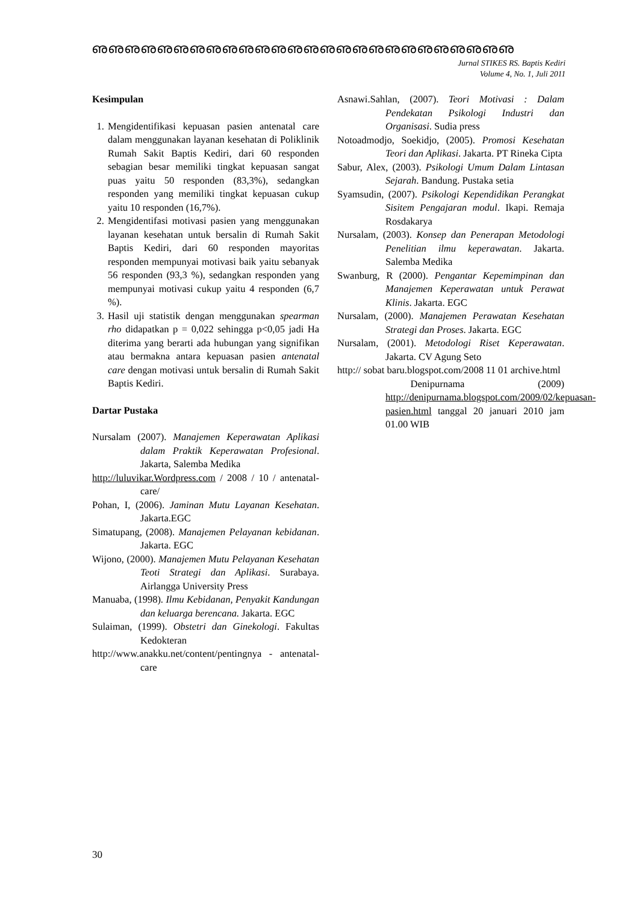ഌഌഌഌഌഌഌഌഌഌഌഌഌഌഌഌഌഌഌഌഌഌഌഌഌഌ
Jurnal STIKES RS. Baptis Kediri
Volume 4, No. 1, Juli 2011
Kesimpulan
1. Mengidentifikasi kepuasan pasien antenatal care dalam menggunakan layanan kesehatan di Poliklinik Rumah Sakit Baptis Kediri, dari 60 responden sebagian besar memiliki tingkat kepuasan sangat puas yaitu 50 responden (83,3%), sedangkan responden yang memiliki tingkat kepuasan cukup yaitu 10 responden (16,7%).
2. Mengidentifasi motivasi pasien yang menggunakan layanan kesehatan untuk bersalin di Rumah Sakit Baptis Kediri, dari 60 responden mayoritas responden mempunyai motivasi baik yaitu sebanyak 56 responden (93,3 %), sedangkan responden yang mempunyai motivasi cukup yaitu 4 responden (6,7 %).
3. Hasil uji statistik dengan menggunakan spearman rho didapatkan p = 0,022 sehingga p<0,05 jadi Ha diterima yang berarti ada hubungan yang signifikan atau bermakna antara kepuasan pasien antenatal care dengan motivasi untuk bersalin di Rumah Sakit Baptis Kediri.
Dartar Pustaka
Nursalam (2007). Manajemen Keperawatan Aplikasi dalam Praktik Keperawatan Profesional. Jakarta, Salemba Medika
http://luluvikar.Wordpress.com / 2008 / 10 / antenatal-care/
Pohan, I, (2006). Jaminan Mutu Layanan Kesehatan. Jakarta.EGC
Simatupang, (2008). Manajemen Pelayanan kebidanan. Jakarta. EGC
Wijono, (2000). Manajemen Mutu Pelayanan Kesehatan Teoti Strategi dan Aplikasi. Surabaya. Airlangga University Press
Manuaba, (1998). Ilmu Kebidanan, Penyakit Kandungan dan keluarga berencana. Jakarta. EGC
Sulaiman, (1999). Obstetri dan Ginekologi. Fakultas Kedokteran
http://www.anakku.net/content/pentingnya - antenatal-care
Asnawi.Sahlan, (2007). Teori Motivasi : Dalam Pendekatan Psikologi Industri dan Organisasi. Sudia press
Notoadmodjo, Soekidjo, (2005). Promosi Kesehatan Teori dan Aplikasi. Jakarta. PT Rineka Cipta
Sabur, Alex, (2003). Psikologi Umum Dalam Lintasan Sejarah. Bandung. Pustaka setia
Syamsudin, (2007). Psikologi Kependidikan Perangkat Sisitem Pengajaran modul. Ikapi. Remaja Rosdakarya
Nursalam, (2003). Konsep dan Penerapan Metodologi Penelitian ilmu keperawatan. Jakarta. Salemba Medika
Swanburg, R (2000). Pengantar Kepemimpinan dan Manajemen Keperawatan untuk Perawat Klinis. Jakarta. EGC
Nursalam, (2000). Manajemen Perawatan Kesehatan Strategi dan Proses. Jakarta. EGC
Nursalam, (2001). Metodologi Riset Keperawatan. Jakarta. CV Agung Seto
http:// sobat baru.blogspot.com/2008 11 01 archive.html
Denipurnama (2009) http://denipurnama.blogspot.com/2009/02/kepuasan-pasien.html tanggal 20 januari 2010 jam 01.00 WIB
30